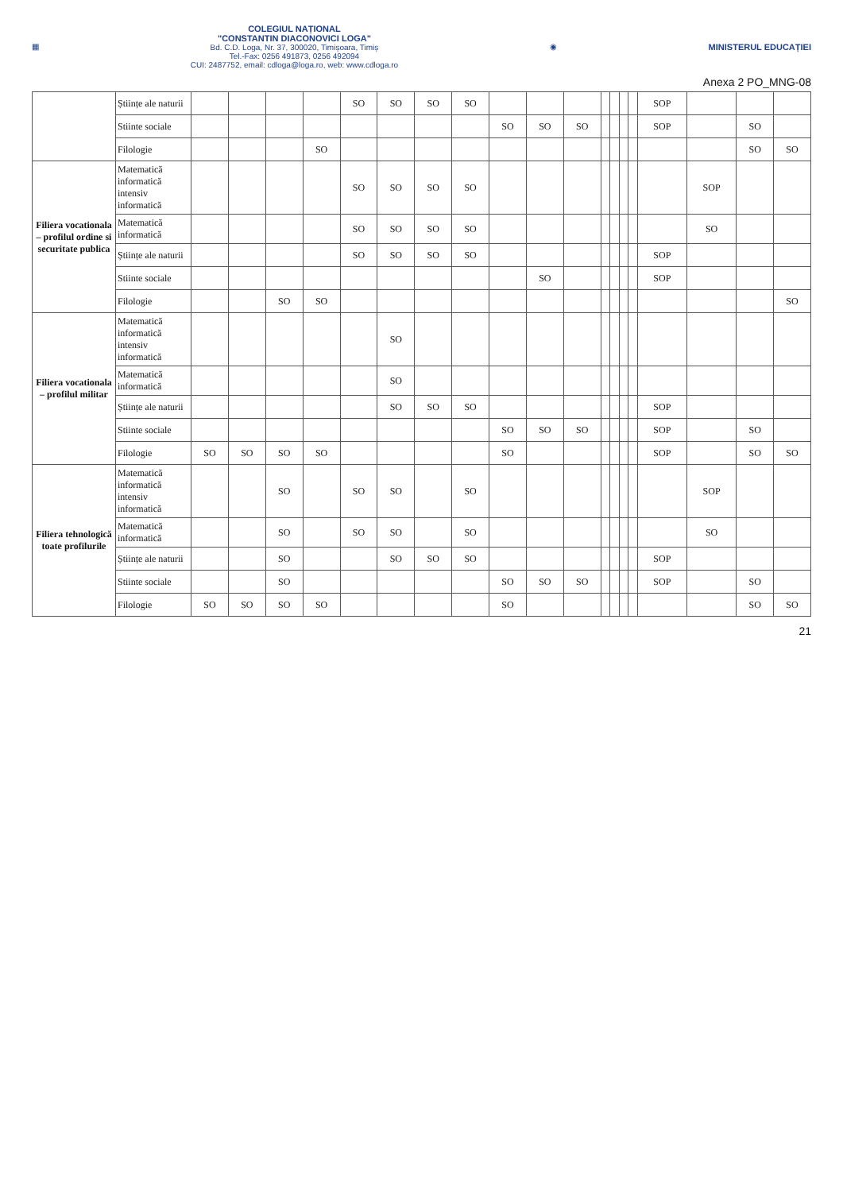▦
COLEGIUL NAȚIONAL
"CONSTANTIN DIACONOVICI LOGA"
Bd. C.D. Loga, Nr. 37, 300020, Timișoara, Timiș
Tel.-Fax: 0256 491873, 0256 492094
CUI: 2487752, email: cdloga@loga.ro, web: www.cdloga.ro
◉ MINISTERUL EDUCAȚIEI
Anexa 2 PO_MNG-08
| | Științe ale naturii | | | | | SO | SO | SO | SO | | | | | | | | SOP | | | |
| | Stiinte sociale | | | | | | | | | SO | SO | SO | | | | | SOP | | SO | |
| | Filologie | | | | SO | | | | | | | | | | | | | | SO | SO |
| Filiera vocationala – profilul ordine si securitate publica | Matematică informatică intensiv informatică | | | | | SO | SO | SO | SO | | | | | | | | | SOP | | |
| | Matematică informatică | | | | | SO | SO | SO | SO | | | | | | | | | SO | | |
| | Științe ale naturii | | | | | SO | SO | SO | SO | | | | | | | | SOP | | | |
| | Stiinte sociale | | | | | | | | | | SO | | | | | | SOP | | | |
| | Filologie | | | SO | SO | | | | | | | | | | | | | | | SO |
| Filiera vocationala – profilul militar | Matematică informatică intensiv informatică | | | | | | SO | | | | | | | | | | | | | |
| | Matematică informatică | | | | | | SO | | | | | | | | | | | | | |
| | Științe ale naturii | | | | | | SO | SO | SO | | | | | | | | SOP | | | |
| | Stiinte sociale | | | | | | | | | SO | SO | SO | | | | | SOP | | SO | |
| | Filologie | SO | SO | SO | SO | | | | | SO | | | | | | | SOP | | SO | SO |
| Filiera tehnologică toate profilurile | Matematică informatică intensiv informatică | | | SO | | SO | SO | | SO | | | | | | | | | SOP | | |
| | Matematică informatică | | | SO | | SO | SO | | SO | | | | | | | | | SO | | |
| | Științe ale naturii | | | SO | | | SO | SO | SO | | | | | | | | SOP | | | |
| | Stiinte sociale | | | SO | | | | | | SO | SO | SO | | | | | SOP | | SO | |
| | Filologie | SO | SO | SO | SO | | | | | SO | | | | | | | | | SO | SO |
21